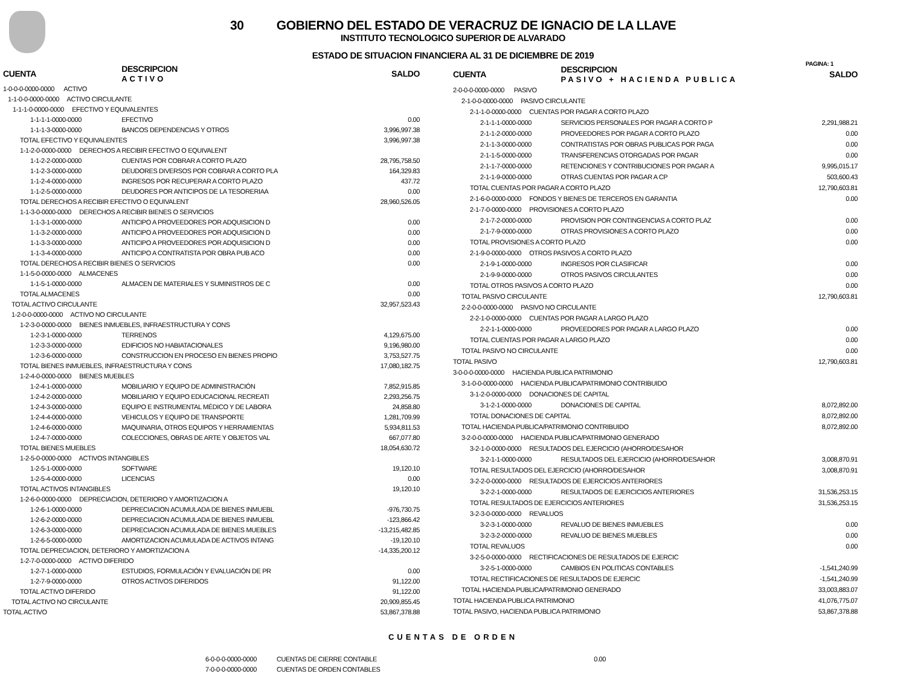30 GOBIERNO DEL ESTADO DE VERACRUZ DE IGNACIO DE LA LLAVE
INSTITUTO TECNOLOGICO SUPERIOR DE ALVARADO
ESTADO DE SITUACION FINANCIERA AL 31 DE DICIEMBRE DE 2019
PAGINA: 1
| CUENTA | DESCRIPCION ACTIVO | SALDO |
| --- | --- | --- |
| 1-0-0-0-0000-0000 ACTIVO | | |
| 1-1-0-0-0000-0000 ACTIVO CIRCULANTE | | |
| 1-1-1-0-0000-0000 EFECTIVO Y EQUIVALENTES | | |
| 1-1-1-1-0000-0000 | EFECTIVO | 0.00 |
| 1-1-1-3-0000-0000 | BANCOS DEPENDENCIAS Y OTROS | 3,996,997.38 |
| TOTAL EFECTIVO Y EQUIVALENTES | | 3,996,997.38 |
| 1-1-2-0-0000-0000 DERECHOS A RECIBIR EFECTIVO O EQUIVALENT | | |
| 1-1-2-2-0000-0000 | CUENTAS POR COBRAR A CORTO PLAZO | 28,795,758.50 |
| 1-1-2-3-0000-0000 | DEUDORES DIVERSOS POR COBRAR A CORTO PLA | 164,329.83 |
| 1-1-2-4-0000-0000 | INGRESOS POR RECUPERAR A CORTO PLAZO | 437.72 |
| 1-1-2-5-0000-0000 | DEUDORES POR ANTICIPOS DE LA TESORERIAA | 0.00 |
| TOTAL DERECHOS A RECIBIR EFECTIVO O EQUIVALENT | | 28,960,526.05 |
| 1-1-3-0-0000-0000 DERECHOS A RECIBIR BIENES O SERVICIOS | | |
| 1-1-3-1-0000-0000 | ANTICIPO A PROVEEDORES POR ADQUISICION D | 0.00 |
| 1-1-3-2-0000-0000 | ANTICIPO A PROVEEDORES POR ADQUISICION D | 0.00 |
| 1-1-3-3-0000-0000 | ANTICIPO A PROVEEDORES POR ADQUISICION D | 0.00 |
| 1-1-3-4-0000-0000 | ANTICIPO A CONTRATISTA POR OBRA PUB ACO | 0.00 |
| TOTAL DERECHOS A RECIBIR BIENES O SERVICIOS | | 0.00 |
| 1-1-5-0-0000-0000 ALMACENES | | |
| 1-1-5-1-0000-0000 | ALMACEN DE MATERIALES Y SUMINISTROS DE C | 0.00 |
| TOTAL ALMACENES | | 0.00 |
| TOTAL ACTIVO CIRCULANTE | | 32,957,523.43 |
| 1-2-0-0-0000-0000 ACTIVO NO CIRCULANTE | | |
| 1-2-3-0-0000-0000 BIENES INMUEBLES, INFRAESTRUCTURA Y CONS | | |
| 1-2-3-1-0000-0000 | TERRENOS | 4,129,675.00 |
| 1-2-3-3-0000-0000 | EDIFICIOS NO HABIATACIONALES | 9,196,980.00 |
| 1-2-3-6-0000-0000 | CONSTRUCCION EN PROCESO EN BIENES PROPIO | 3,753,527.75 |
| TOTAL BIENES INMUEBLES, INFRAESTRUCTURA Y CONS | | 17,080,182.75 |
| 1-2-4-0-0000-0000 BIENES MUEBLES | | |
| 1-2-4-1-0000-0000 | MOBILIARIO Y EQUIPO DE ADMINISTRACIÓN | 7,852,915.85 |
| 1-2-4-2-0000-0000 | MOBILIARIO Y EQUIPO EDUCACIONAL RECREATI | 2,293,256.75 |
| 1-2-4-3-0000-0000 | EQUIPO E INSTRUMENTAL MÉDICO Y DE LABORA | 24,858.80 |
| 1-2-4-4-0000-0000 | VEHICULOS Y EQUIPO DE TRANSPORTE | 1,281,709.99 |
| 1-2-4-6-0000-0000 | MAQUINARIA, OTROS EQUIPOS Y HERRAMIENTAS | 5,934,811.53 |
| 1-2-4-7-0000-0000 | COLECCIONES, OBRAS DE ARTE Y OBJETOS VAL | 667,077.80 |
| TOTAL BIENES MUEBLES | | 18,054,630.72 |
| 1-2-5-0-0000-0000 ACTIVOS INTANGIBLES | | |
| 1-2-5-1-0000-0000 | SOFTWARE | 19,120.10 |
| 1-2-5-4-0000-0000 | LICENCIAS | 0.00 |
| TOTAL ACTIVOS INTANGIBLES | | 19,120.10 |
| 1-2-6-0-0000-0000 DEPRECIACION, DETERIORO Y AMORTIZACION A | | |
| 1-2-6-1-0000-0000 | DEPRECIACION ACUMULADA DE BIENES INMUEBL | -976,730.75 |
| 1-2-6-2-0000-0000 | DEPRECIACION ACUMULADA DE BIENES INMUEBL | -123,866.42 |
| 1-2-6-3-0000-0000 | DEPRECIACION ACUMULADA DE BIENES MUEBLES | -13,215,482.85 |
| 1-2-6-5-0000-0000 | AMORTIZACION ACUMULADA DE ACTIVOS INTANG | -19,120.10 |
| TOTAL DEPRECIACION, DETERIORO Y AMORTIZACION A | | -14,335,200.12 |
| 1-2-7-0-0000-0000 ACTIVO DIFERIDO | | |
| 1-2-7-1-0000-0000 | ESTUDIOS, FORMULACIÓN Y EVALUACIÓN DE PR | 0.00 |
| 1-2-7-9-0000-0000 | OTROS ACTIVOS DIFERIDOS | 91,122.00 |
| TOTAL ACTIVO DIFERIDO | | 91,122.00 |
| TOTAL ACTIVO NO CIRCULANTE | | 20,909,855.45 |
| TOTAL ACTIVO | | 53,867,378.88 |
| CUENTA | DESCRIPCION PASIVO + HACIENDA PUBLICA | SALDO |
| --- | --- | --- |
| 2-0-0-0-0000-0000 PASIVO | | |
| 2-1-0-0-0000-0000 PASIVO CIRCULANTE | | |
| 2-1-1-0-0000-0000 CUENTAS POR PAGAR A CORTO PLAZO | | |
| 2-1-1-1-0000-0000 | SERVICIOS PERSONALES POR PAGAR A CORTO P | 2,291,988.21 |
| 2-1-1-2-0000-0000 | PROVEEDORES POR PAGAR A CORTO PLAZO | 0.00 |
| 2-1-1-3-0000-0000 | CONTRATISTAS POR OBRAS PUBLICAS POR PAGA | 0.00 |
| 2-1-1-5-0000-0000 | TRANSFERENCIAS OTORGADAS POR PAGAR | 0.00 |
| 2-1-1-7-0000-0000 | RETENCIONES Y CONTRIBUCIONES POR PAGAR A | 9,995,015.17 |
| 2-1-1-9-0000-0000 | OTRAS CUENTAS POR PAGAR A CP | 503,600.43 |
| TOTAL CUENTAS POR PAGAR A CORTO PLAZO | | 12,790,603.81 |
| 2-1-6-0-0000-0000 FONDOS Y BIENES DE TERCEROS EN GARANTIA | | 0.00 |
| 2-1-7-0-0000-0000 PROVISIONES A CORTO PLAZO | | |
| 2-1-7-2-0000-0000 | PROVISION POR CONTINGENCIAS A CORTO PLAZ | 0.00 |
| 2-1-7-9-0000-0000 | OTRAS PROVISIONES A CORTO PLAZO | 0.00 |
| TOTAL PROVISIONES A CORTO PLAZO | | 0.00 |
| 2-1-9-0-0000-0000 OTROS PASIVOS A CORTO PLAZO | | |
| 2-1-9-1-0000-0000 | INGRESOS POR CLASIFICAR | 0.00 |
| 2-1-9-9-0000-0000 | OTROS PASIVOS CIRCULANTES | 0.00 |
| TOTAL OTROS PASIVOS A CORTO PLAZO | | 0.00 |
| TOTAL PASIVO CIRCULANTE | | 12,790,603.81 |
| 2-2-0-0-0000-0000 PASIVO NO CIRCULANTE | | |
| 2-2-1-0-0000-0000 CUENTAS POR PAGAR A LARGO PLAZO | | |
| 2-2-1-1-0000-0000 | PROVEEDORES POR PAGAR A LARGO PLAZO | 0.00 |
| TOTAL CUENTAS POR PAGAR A LARGO PLAZO | | 0.00 |
| TOTAL PASIVO NO CIRCULANTE | | 0.00 |
| TOTAL PASIVO | | 12,790,603.81 |
| 3-0-0-0-0000-0000 HACIENDA PUBLICA PATRIMONIO | | |
| 3-1-0-0-0000-0000 HACIENDA PUBLICA/PATRIMONIO CONTRIBUIDO | | |
| 3-1-2-0-0000-0000 DONACIONES DE CAPITAL | | |
| 3-1-2-1-0000-0000 | DONACIONES DE CAPITAL | 8,072,892.00 |
| TOTAL DONACIONES DE CAPITAL | | 8,072,892.00 |
| TOTAL HACIENDA PUBLICA/PATRIMONIO CONTRIBUIDO | | 8,072,892.00 |
| 3-2-0-0-0000-0000 HACIENDA PUBLICA/PATRIMONIO GENERADO | | |
| 3-2-1-0-0000-0000 RESULTADOS DEL EJERCICIO (AHORRO/DESAHOR | | |
| 3-2-1-1-0000-0000 | RESULTADOS DEL EJERCICIO (AHORRO/DESAHOR | 3,008,870.91 |
| TOTAL RESULTADOS DEL EJERCICIO (AHORRO/DESAHOR | | 3,008,870.91 |
| 3-2-2-0-0000-0000 RESULTADOS DE EJERCICIOS ANTERIORES | | |
| 3-2-2-1-0000-0000 | RESULTADOS DE EJERCICIOS ANTERIORES | 31,536,253.15 |
| TOTAL RESULTADOS DE EJERCICIOS ANTERIORES | | 31,536,253.15 |
| 3-2-3-0-0000-0000 REVALUOS | | |
| 3-2-3-1-0000-0000 | REVALUO DE BIENES INMUEBLES | 0.00 |
| 3-2-3-2-0000-0000 | REVALUO DE BIENES MUEBLES | 0.00 |
| TOTAL REVALUOS | | 0.00 |
| 3-2-5-0-0000-0000 RECTIFICACIONES DE RESULTADOS DE EJERCIC | | |
| 3-2-5-1-0000-0000 | CAMBIOS EN POLITICAS CONTABLES | -1,541,240.99 |
| TOTAL RECTIFICACIONES DE RESULTADOS DE EJERCIC | | -1,541,240.99 |
| TOTAL HACIENDA PUBLICA/PATRIMONIO GENERADO | | 33,003,883.07 |
| TOTAL HACIENDA PUBLICA PATRIMONIO | | 41,076,775.07 |
| TOTAL PASIVO, HACIENDA PUBLICA PATRIMONIO | | 53,867,378.88 |
CUENTAS DE ORDEN
| 6-0-0-0-0000-0000 | CUENTAS DE CIERRE CONTABLE | 0.00 |
| 7-0-0-0-0000-0000 | CUENTAS DE ORDEN CONTABLES | |